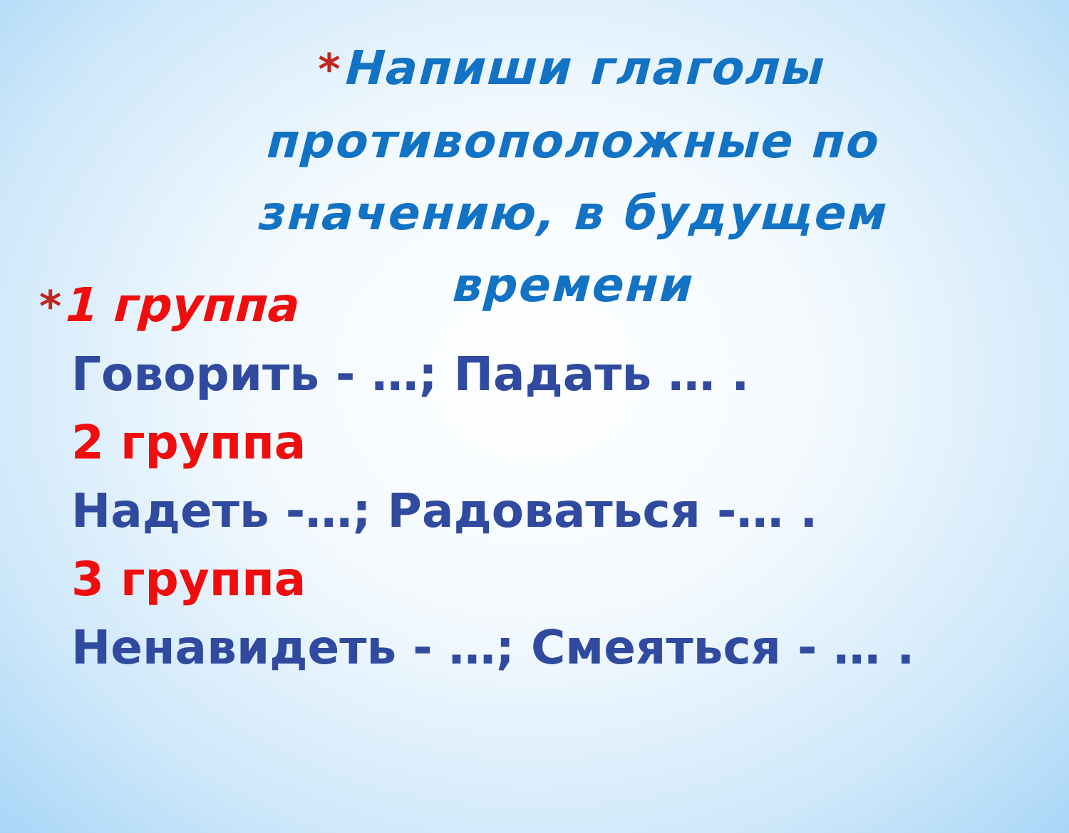*Напиши глаголы противоположные по значению, в будущем времени
*1 группа
Говорить - …; Падать … .
2 группа
Надеть -…; Радоваться -… .
3 группа
Ненавидеть - …; Смеяться - … .